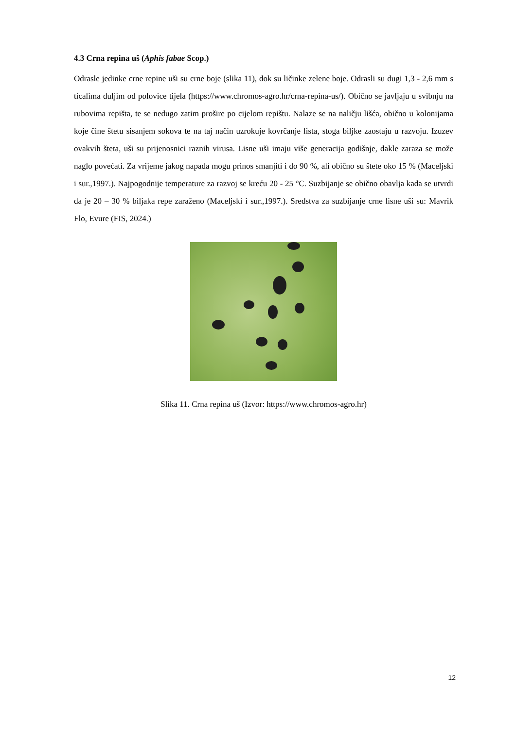4.3 Crna repina uš (Aphis fabae Scop.)
Odrasle jedinke crne repine uši su crne boje (slika 11), dok su ličinke zelene boje. Odrasli su dugi 1,3 - 2,6 mm s ticalima duljim od polovice tijela (https://www.chromos-agro.hr/crna-repina-us/). Obično se javljaju u svibnju na rubovima repišta, te se nedugo zatim prošire po cijelom repištu. Nalaze se na naličju lišća, obično u kolonijama koje čine štetu sisanjem sokova te na taj način uzrokuje kovrčanje lista, stoga biljke zaostaju u razvoju. Izuzev ovakvih šteta, uši su prijenosnici raznih virusa. Lisne uši imaju više generacija godišnje, dakle zaraza se može naglo povećati. Za vrijeme jakog napada mogu prinos smanjiti i do 90 %, ali obično su štete oko 15 % (Maceljski i sur.,1997.). Najpogodnije temperature za razvoj se kreću 20 - 25 °C. Suzbijanje se obično obavlja kada se utvrdi da je 20 – 30 % biljaka repe zaraženo (Maceljski i sur.,1997.). Sredstva za suzbijanje crne lisne uši su: Mavrik Flo, Evure (FIS, 2024.)
Slika 11. Crna repina uš (Izvor: https://www.chromos-agro.hr)
12